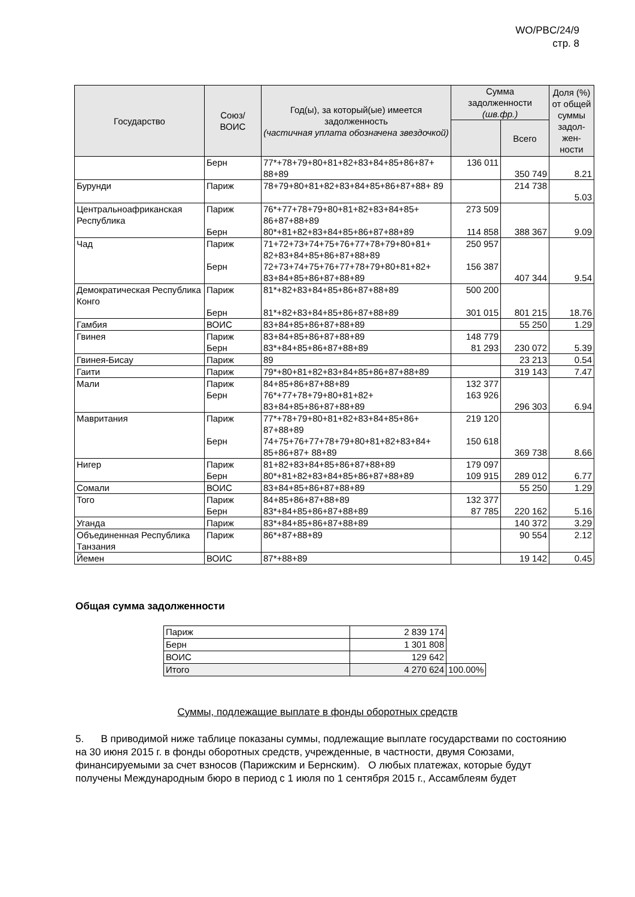WO/PBC/24/9
стр. 8
| Государство | Союз/ ВОИС | Год(ы), за который(ые) имеется задолженность (частичная уплата обозначена звездочкой) | Сумма задолженности (шв.фр.) | | Доля (%) от общей суммы задол-жен-ности |
| --- | --- | --- | --- | --- | --- |
| | | | | Всего | |
| | Берн | 77*+78+79+80+81+82+83+84+85+86+87+ 88+89 | 136 011 | 350 749 | 8.21 |
| Бурунди | Париж | 78+79+80+81+82+83+84+85+86+87+88+ 89 | | 214 738 | 5.03 |
| Центральноафриканская Республика | Париж Берн | 76*+77+78+79+80+81+82+83+84+85+ 86+87+88+89 80*+81+82+83+84+85+86+87+88+89 | 273 509 114 858 | 388 367 | 9.09 |
| Чад | Париж Берн | 71+72+73+74+75+76+77+78+79+80+81+ 82+83+84+85+86+87+88+89 72+73+74+75+76+77+78+79+80+81+82+ 83+84+85+86+87+88+89 | 250 957 156 387 | 407 344 | 9.54 |
| Демократическая Республика Конго | Париж Берн | 81*+82+83+84+85+86+87+88+89 81*+82+83+84+85+86+87+88+89 | 500 200 301 015 | 801 215 | 18.76 |
| Гамбия | ВОИС | 83+84+85+86+87+88+89 | | 55 250 | 1.29 |
| Гвинея | Париж Берн | 83+84+85+86+87+88+89 83*+84+85+86+87+88+89 | 148 779 81 293 | 230 072 | 5.39 |
| Гвинея-Бисау | Париж | 89 | | 23 213 | 0.54 |
| Гаити | Париж | 79*+80+81+82+83+84+85+86+87+88+89 | | 319 143 | 7.47 |
| Мали | Париж Берн | 84+85+86+87+88+89 76*+77+78+79+80+81+82+ 83+84+85+86+87+88+89 | 132 377 163 926 | 296 303 | 6.94 |
| Мавритания | Париж Берн | 77*+78+79+80+81+82+83+84+85+86+ 87+88+89 74+75+76+77+78+79+80+81+82+83+84+ 85+86+87+ 88+89 | 219 120 150 618 | 369 738 | 8.66 |
| Нигер | Париж Берн | 81+82+83+84+85+86+87+88+89 80*+81+82+83+84+85+86+87+88+89 | 179 097 109 915 | 289 012 | 6.77 |
| Сомали | ВОИС | 83+84+85+86+87+88+89 | | 55 250 | 1.29 |
| Того | Париж Берн | 84+85+86+87+88+89 83*+84+85+86+87+88+89 | 132 377 87 785 | 220 162 | 5.16 |
| Уганда | Париж | 83*+84+85+86+87+88+89 | | 140 372 | 3.29 |
| Объединенная Республика Танзания | Париж | 86*+87+88+89 | | 90 554 | 2.12 |
| Йемен | ВОИС | 87*+88+89 | | 19 142 | 0.45 |
Общая сумма задолженности
| Париж | 2 839 174 | |
| Берн | 1 301 808 | |
| ВОИС | 129 642 | |
| Итого | 4 270 624 | 100.00% |
Суммы, подлежащие выплате в фонды оборотных средств
5. В приводимой ниже таблице показаны суммы, подлежащие выплате государствами по состоянию на 30 июня 2015 г. в фонды оборотных средств, учрежденные, в частности, двумя Союзами, финансируемыми за счет взносов (Парижским и Бернским). О любых платежах, которые будут получены Международным бюро в период с 1 июля по 1 сентября 2015 г., Ассамблеям будет